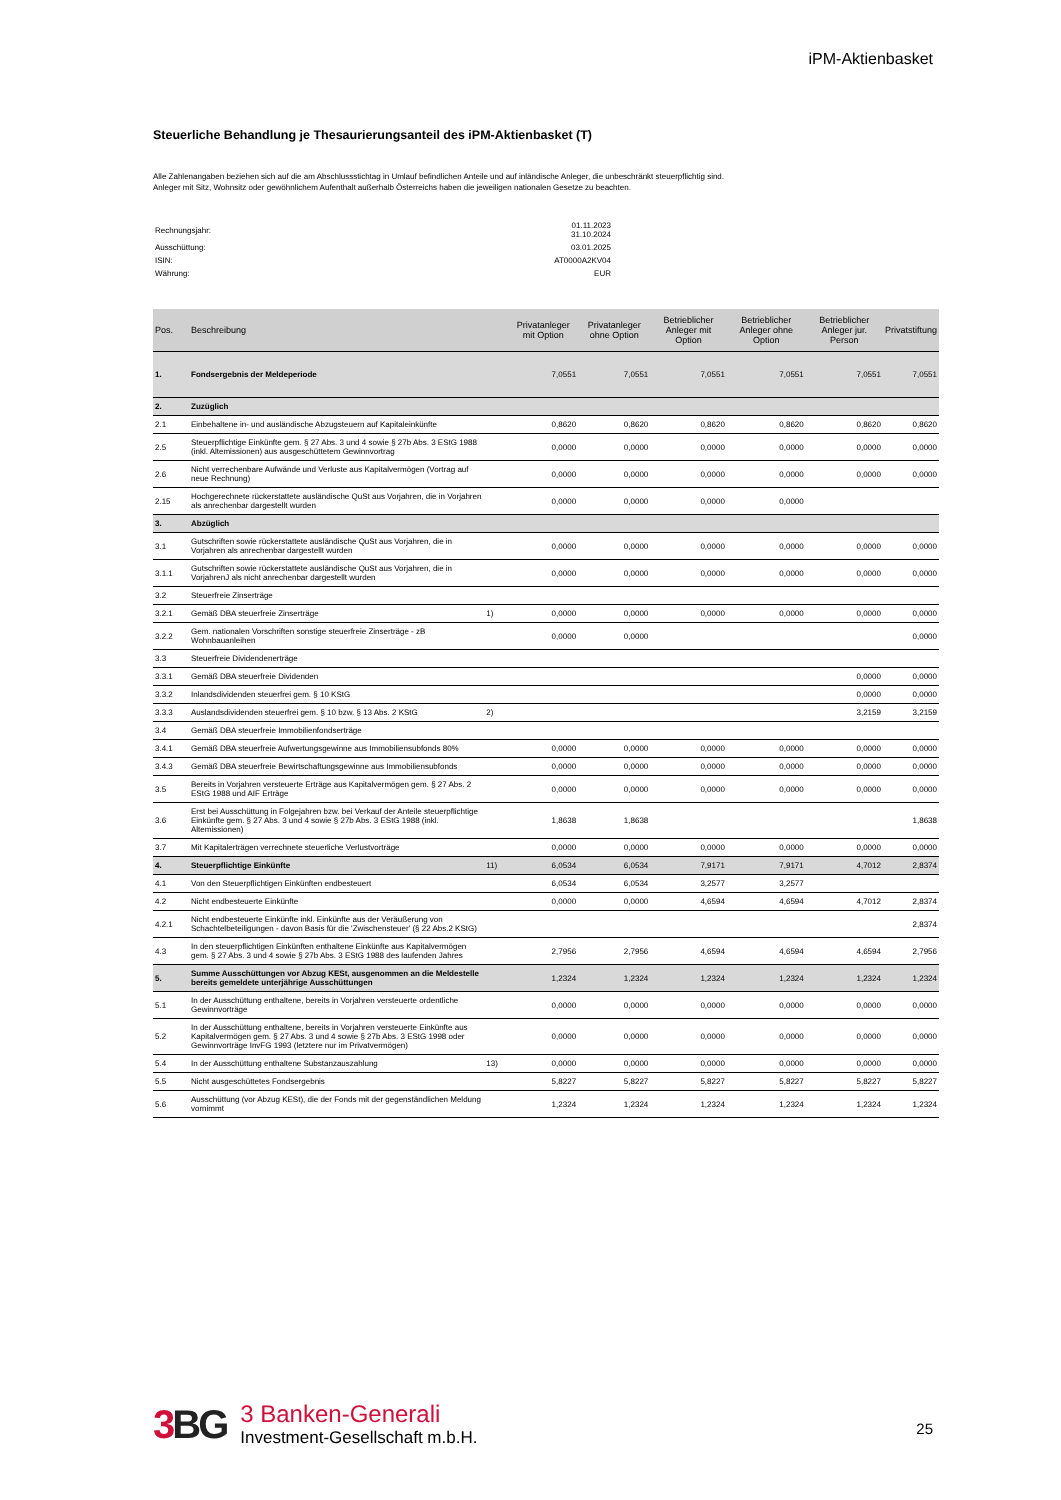iPM-Aktienbasket
Steuerliche Behandlung je Thesaurierungsanteil des iPM-Aktienbasket (T)
Alle Zahlenangaben beziehen sich auf die am Abschlussstichtag in Umlauf befindlichen Anteile und auf inländische Anleger, die unbeschränkt steuerpflichtig sind.
Anleger mit Sitz, Wohnsitz oder gewöhnlichem Aufenthalt außerhalb Österreichs haben die jeweiligen nationalen Gesetze zu beachten.
| Rechnungsjahr: | 01.11.2023 31.10.2024 |
| Ausschüttung: | 03.01.2025 |
| ISIN: | AT0000A2KV04 |
| Währung: | EUR |
| Pos. | Beschreibung | | Privatanleger mit Option | Privatanleger ohne Option | Betrieblicher Anleger mit Option | Betrieblicher Anleger ohne Option | Betrieblicher Anleger jur. Person | Privatstiftung |
| --- | --- | --- | --- | --- | --- | --- | --- | --- |
| 1. | Fondsergebnis der Meldeperiode | | 7,0551 | 7,0551 | 7,0551 | 7,0551 | 7,0551 | 7,0551 |
| 2. | Zuzüglich | | | | | | | |
| 2.1 | Einbehaltene in- und ausländische Abzugsteuern auf Kapitaleinkünfte | | 0,8620 | 0,8620 | 0,8620 | 0,8620 | 0,8620 | 0,8620 |
| 2.5 | Steuerpflichtige Einkünfte gem. § 27 Abs. 3 und 4 sowie § 27b Abs. 3 EStG 1988 (inkl. Altemissionen) aus ausgeschüttetem Gewinnvortrag | | 0,0000 | 0,0000 | 0,0000 | 0,0000 | 0,0000 | 0,0000 |
| 2.6 | Nicht verrechenbare Aufwände und Verluste aus Kapitalvermögen (Vortrag auf neue Rechnung) | | 0,0000 | 0,0000 | 0,0000 | 0,0000 | 0,0000 | 0,0000 |
| 2.15 | Hochgerechnete rückerstattete ausländische QuSt aus Vorjahren, die in Vorjahren als anrechenbar dargestellt wurden | | 0,0000 | 0,0000 | 0,0000 | 0,0000 | | |
| 3. | Abzüglich | | | | | | | |
| 3.1 | Gutschriften sowie rückerstattete ausländische QuSt aus Vorjahren, die in Vorjahren als anrechenbar dargestellt wurden | | 0,0000 | 0,0000 | 0,0000 | 0,0000 | 0,0000 | 0,0000 |
| 3.1.1 | Gutschriften sowie rückerstattete ausländische QuSt aus Vorjahren, die in VorjahrenJ als nicht anrechenbar dargestellt wurden | | 0,0000 | 0,0000 | 0,0000 | 0,0000 | 0,0000 | 0,0000 |
| 3.2 | Steuerfreie Zinserträge | | | | | | | |
| 3.2.1 | Gemäß DBA steuerfreie Zinserträge | 1) | 0,0000 | 0,0000 | 0,0000 | 0,0000 | 0,0000 | 0,0000 |
| 3.2.2 | Gem. nationalen Vorschriften sonstige steuerfreie Zinserträge - zB Wohnbauanleihen | | 0,0000 | 0,0000 | | | | 0,0000 |
| 3.3 | Steuerfreie Dividendenerträge | | | | | | | |
| 3.3.1 | Gemäß DBA steuerfreie Dividenden | | | | | | 0,0000 | 0,0000 |
| 3.3.2 | Inlandsdividenden steuerfrei gem. § 10 KStG | | | | | | 0,0000 | 0,0000 |
| 3.3.3 | Auslandsdividenden steuerfrei gem. § 10 bzw. § 13 Abs. 2 KStG | 2) | | | | | 3,2159 | 3,2159 |
| 3.4 | Gemäß DBA steuerfreie Immobilienfondserträge | | | | | | | |
| 3.4.1 | Gemäß DBA steuerfreie Aufwertungsgewinne aus Immobiliensubfonds 80% | | 0,0000 | 0,0000 | 0,0000 | 0,0000 | 0,0000 | 0,0000 |
| 3.4.3 | Gemäß DBA steuerfreie Bewirtschaftungsgewinne aus Immobiliensubfonds | | 0,0000 | 0,0000 | 0,0000 | 0,0000 | 0,0000 | 0,0000 |
| 3.5 | Bereits in Vorjahren versteuerte Erträge aus Kapitalvermögen gem. § 27 Abs. 2 EStG 1988 und AIF Erträge | | 0,0000 | 0,0000 | 0,0000 | 0,0000 | 0,0000 | 0,0000 |
| 3.6 | Erst bei Ausschüttung in Folgejahren bzw. bei Verkauf der Anteile steuerpflichtige Einkünfte gem. § 27 Abs. 3 und 4 sowie § 27b Abs. 3 EStG 1988 (inkl. Altemissionen) | | 1,8638 | 1,8638 | | | | 1,8638 |
| 3.7 | Mit Kapitalerträgen verrechnete steuerliche Verlustvorträge | | 0,0000 | 0,0000 | 0,0000 | 0,0000 | 0,0000 | 0,0000 |
| 4. | Steuerpflichtige Einkünfte | 11) | 6,0534 | 6,0534 | 7,9171 | 7,9171 | 4,7012 | 2,8374 |
| 4.1 | Von den Steuerpflichtigen Einkünften endbesteuert | | 6,0534 | 6,0534 | 3,2577 | 3,2577 | | |
| 4.2 | Nicht endbesteuerte Einkünfte | | 0,0000 | 0,0000 | 4,6594 | 4,6594 | 4,7012 | 2,8374 |
| 4.2.1 | Nicht endbesteuerte Einkünfte inkl. Einkünfte aus der Veräußerung von Schachtelbeteiligungen - davon Basis für die 'Zwischensteuer' (§ 22 Abs.2 KStG) | | | | | | | 2,8374 |
| 4.3 | In den steuerpflichtigen Einkünften enthaltene Einkünfte aus Kapitalvermögen gem. § 27 Abs. 3 und 4 sowie § 27b Abs. 3 EStG 1988 des laufenden Jahres | | 2,7956 | 2,7956 | 4,6594 | 4,6594 | 4,6594 | 2,7956 |
| 5. | Summe Ausschüttungen vor Abzug KESt, ausgenommen an die Meldestelle bereits gemeldete unterjährige Ausschüttungen | | 1,2324 | 1,2324 | 1,2324 | 1,2324 | 1,2324 | 1,2324 |
| 5.1 | In der Ausschüttung enthaltene, bereits in Vorjahren versteuerte ordentliche Gewinnvorträge | | 0,0000 | 0,0000 | 0,0000 | 0,0000 | 0,0000 | 0,0000 |
| 5.2 | In der Ausschüttung enthaltene, bereits in Vorjahren versteuerte Einkünfte aus Kapitalvermögen gem. § 27 Abs. 3 und 4 sowie § 27b Abs. 3 EStG 1998 oder Gewinnvorträge InvFG 1993 (letztere nur im Privatvermögen) | | 0,0000 | 0,0000 | 0,0000 | 0,0000 | 0,0000 | 0,0000 |
| 5.4 | In der Ausschüttung enthaltene Substanzauszahlung | 13) | 0,0000 | 0,0000 | 0,0000 | 0,0000 | 0,0000 | 0,0000 |
| 5.5 | Nicht ausgeschüttetes Fondsergebnis | | 5,8227 | 5,8227 | 5,8227 | 5,8227 | 5,8227 | 5,8227 |
| 5.6 | Ausschüttung (vor Abzug KESt), die der Fonds mit der gegenständlichen Meldung vornimmt | | 1,2324 | 1,2324 | 1,2324 | 1,2324 | 1,2324 | 1,2324 |
3BG
3 Banken-Generali
Investment-Gesellschaft m.b.H.
25